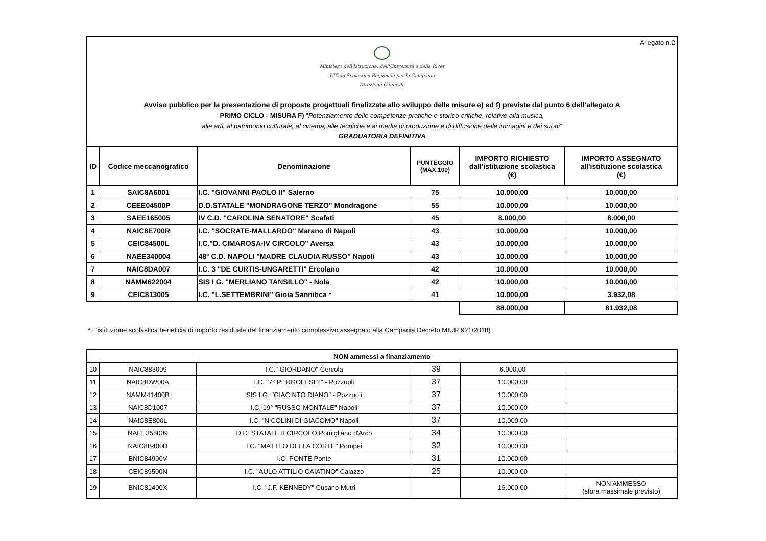Allegato n.2
Ministero dell'Istruzione, dell'Università e della Ricer
Ufficio Scolastico Regionale per la Campania
Direzione Generale
Avviso pubblico per la presentazione di proposte progettuali finalizzate allo sviluppo delle misure e) ed f) previste dal punto 6 dell’allegato A
PRIMO CICLO - MISURA F) "Potenziamento delle competenze pratiche e storico-critiche, relative alla musica,
alle arti, al patrimonio culturale, al cinema, alle tecniche e ai media di produzione e di diffusione delle immagini e dei suoni"
GRADUATORIA DEFINITIVA
| ID | Codice meccanografico | Denominazione | PUNTEGGIO (MAX.100) | IMPORTO RICHIESTO dall'istituzione scolastica (€) | IMPORTO ASSEGNATO all'istituzione scolastica (€) |
| --- | --- | --- | --- | --- | --- |
| 1 | SAIC8A6001 | I.C. "GIOVANNI PAOLO II" Salerno | 75 | 10.000,00 | 10.000,00 |
| 2 | CEEE04500P | D.D.STATALE "MONDRAGONE TERZO" Mondragone | 55 | 10.000,00 | 10.000,00 |
| 3 | SAEE165005 | IV C.D. "CAROLINA SENATORE" Scafati | 45 | 8.000,00 | 8.000,00 |
| 4 | NAIC8E700R | I.C. "SOCRATE-MALLARDO" Marano di Napoli | 43 | 10.000,00 | 10.000,00 |
| 5 | CEIC84500L | I.C."D. CIMAROSA-IV CIRCOLO" Aversa | 43 | 10.000,00 | 10.000,00 |
| 6 | NAEE340004 | 48° C.D. NAPOLI "MADRE CLAUDIA RUSSO" Napoli | 43 | 10.000,00 | 10.000,00 |
| 7 | NAIC8DA007 | I.C. 3 "DE CURTIS-UNGARETTI" Ercolano | 42 | 10.000,00 | 10.000,00 |
| 8 | NAMM622004 | SIS I G. "MERLIANO TANSILLO" - Nola | 42 | 10.000,00 | 10.000,00 |
| 9 | CEIC813005 | I.C. "L.SETTEMBRINI" Gioia Sannitica * | 41 | 10.000,00 | 3.932,08 |
| | | | | 88.000,00 | 81.932,08 |
* L'istituzione scolastica beneficia di importo residuale del finanziamento complessivo assegnato alla Campania Decreto MIUR 921/2018)
| NON ammessi a finanziamento | | | | | |
| 10 | NAIC883009 | I.C." GIORDANO" Cercola | 39 | 6.000,00 | |
| 11 | NAIC8DW00A | I.C. "7° PERGOLESI 2" - Pozzuoli | 37 | 10.000,00 | |
| 12 | NAMM41400B | SIS I G. "GIACINTO DIANO" - Pozzuoli | 37 | 10.000,00 | |
| 13 | NAIC8D1007 | I.C. 19° "RUSSO-MONTALE" Napoli | 37 | 10.000,00 | |
| 14 | NAIC8E800L | I.C. "NICOLINI DI GIACOMO" Napoli | 37 | 10.000,00 | |
| 15 | NAEE358009 | D.D. STATALE II CIRCOLO Pomigliano d'Arco | 34 | 10.000,00 | |
| 16 | NAIC8B400D | I.C. "MATTEO DELLA CORTE" Pompei | 32 | 10.000,00 | |
| 17 | BNIC84900V | I.C. PONTE Ponte | 31 | 10.000,00 | |
| 18 | CEIC89500N | I.C. "AULO ATTILIO CAIATINO" Caiazzo | 25 | 10.000,00 | |
| 19 | BNIC81400X | I.C. "J.F. KENNEDY" Cusano Mutri | | 16.000,00 | NON AMMESSO (sfora massimale previsto) |